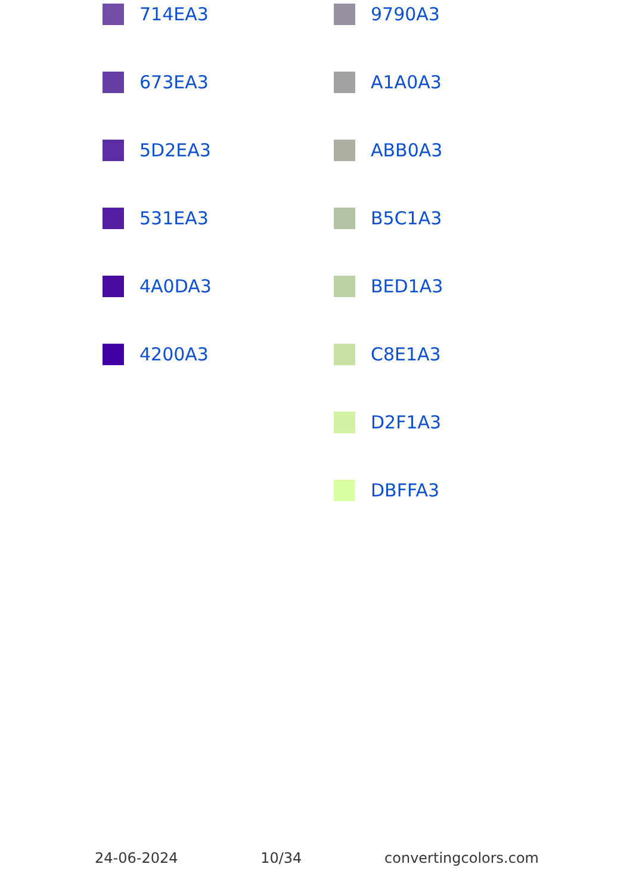714EA3
673EA3
5D2EA3
531EA3
4A0DA3
4200A3
9790A3
A1A0A3
ABB0A3
B5C1A3
BED1A3
C8E1A3
D2F1A3
DBFFA3
24-06-2024 10/34 convertingcolors.com